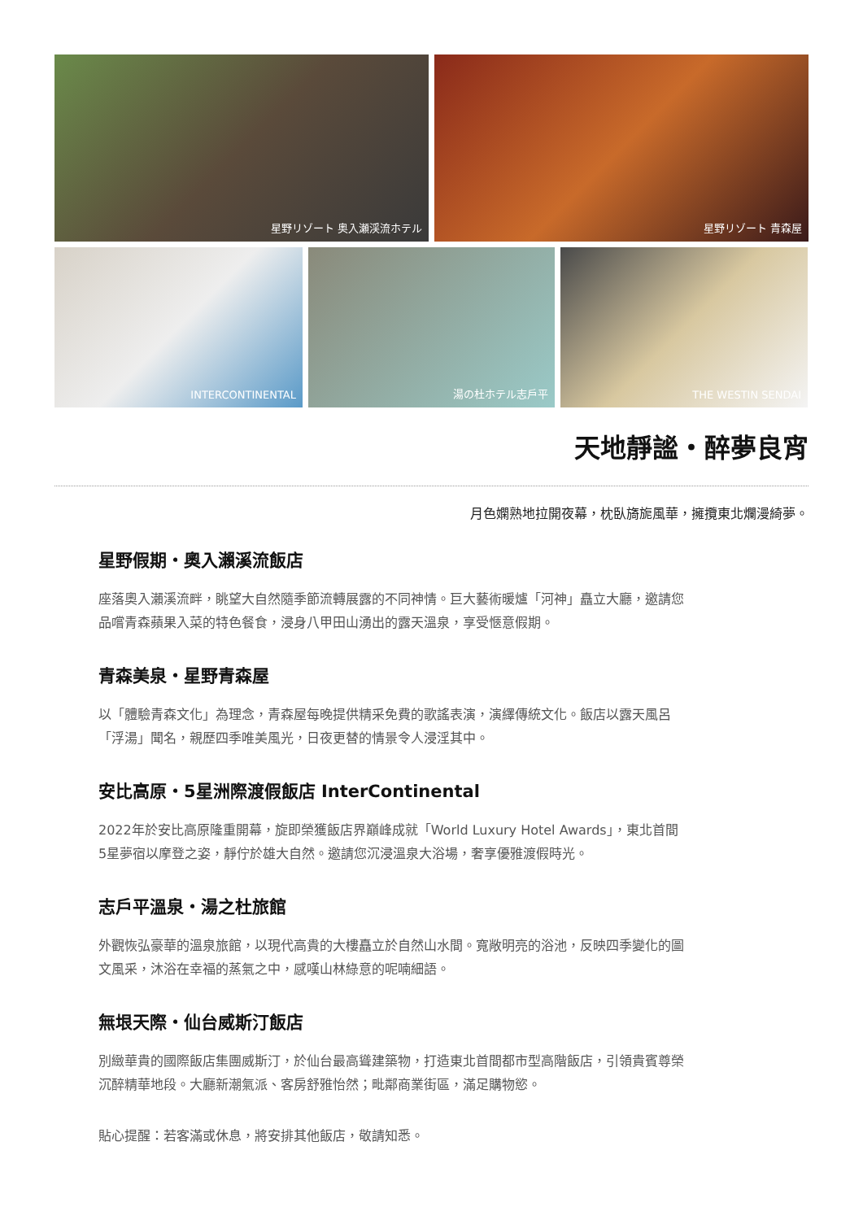星野リゾート 奥入瀬渓流ホテル 星野リゾート 青森屋
INTERCONTINENTAL 湯の杜ホテル志戸平 THE WESTIN SENDAI
天地靜謐・醉夢良宵
月色嫻熟地拉開夜幕，枕臥旖旎風華，擁攬東北爛漫綺夢。
星野假期・奧入瀨溪流飯店
座落奧入瀨溪流畔，眺望大自然隨季節流轉展露的不同神情。巨大藝術暖爐「河神」矗立大廳，邀請您品嚐青森蘋果入菜的特色餐食，浸身八甲田山湧出的露天溫泉，享受愜意假期。
青森美泉・星野青森屋
以「體驗青森文化」為理念，青森屋每晚提供精采免費的歌謠表演，演繹傳統文化。飯店以露天風呂「浮湯」聞名，親歷四季唯美風光，日夜更替的情景令人浸淫其中。
安比高原・5星洲際渡假飯店 InterContinental
2022年於安比高原隆重開幕，旋即榮獲飯店界巔峰成就「World Luxury Hotel Awards」，東北首間5星夢宿以摩登之姿，靜佇於雄大自然。邀請您沉浸溫泉大浴場，奢享優雅渡假時光。
志戶平溫泉・湯之杜旅館
外觀恢弘豪華的溫泉旅館，以現代高貴的大樓矗立於自然山水間。寬敞明亮的浴池，反映四季變化的圖文風采，沐浴在幸福的蒸氣之中，感嘆山林綠意的呢喃細語。
無垠天際・仙台威斯汀飯店
別緻華貴的國際飯店集團威斯汀，於仙台最高聳建築物，打造東北首間都市型高階飯店，引領貴賓尊榮沉醉精華地段。大廳新潮氣派、客房舒雅怡然；毗鄰商業街區，滿足購物慾。
貼心提醒：若客滿或休息，將安排其他飯店，敬請知悉。